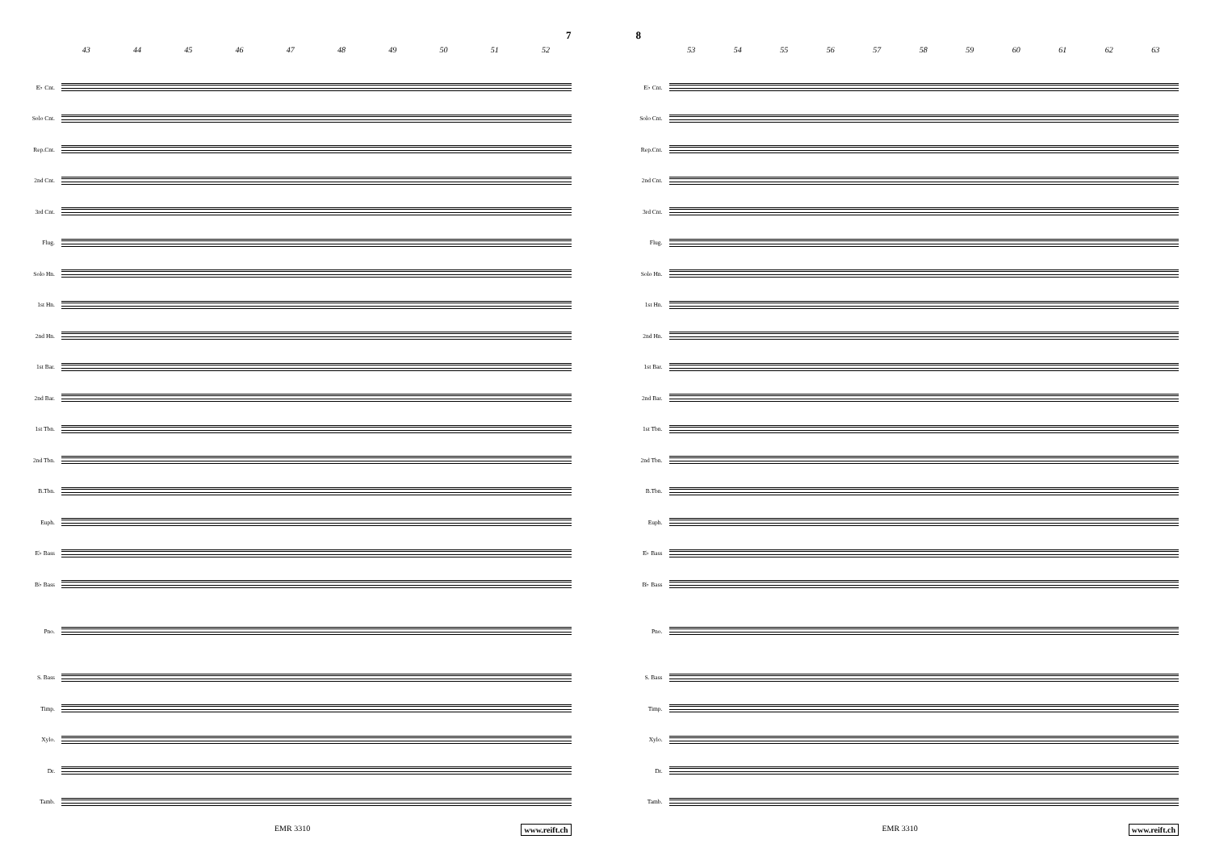7
43 44 45 46 47 48 49 50 51 52
E♭ Cnt.
Solo Cnt.
Rep.Cnt.
2nd Cnt.
3rd Cnt.
Flug.
Solo Hn.
1st Hn.
2nd Hn.
1st Bar.
2nd Bar.
1st Tbn.
2nd Tbn.
B.Tbn.
Euph.
E♭ Bass
B♭ Bass
Pno.
S. Bass
Timp.
Xylo.
Dr.
Tamb.
EMR 3310 www.reift.ch
8
53 54 55 56 57 58 59 60 61 62 63
E♭ Cnt.
Solo Cnt.
Rep.Cnt.
2nd Cnt.
3rd Cnt.
Flug.
Solo Hn.
1st Hn.
2nd Hn.
1st Bar.
2nd Bar.
1st Tbn.
2nd Tbn.
B.Tbn.
Euph.
E♭ Bass
B♭ Bass
Pno.
S. Bass
Timp.
Xylo.
Dr.
Tamb.
EMR 3310 www.reift.ch